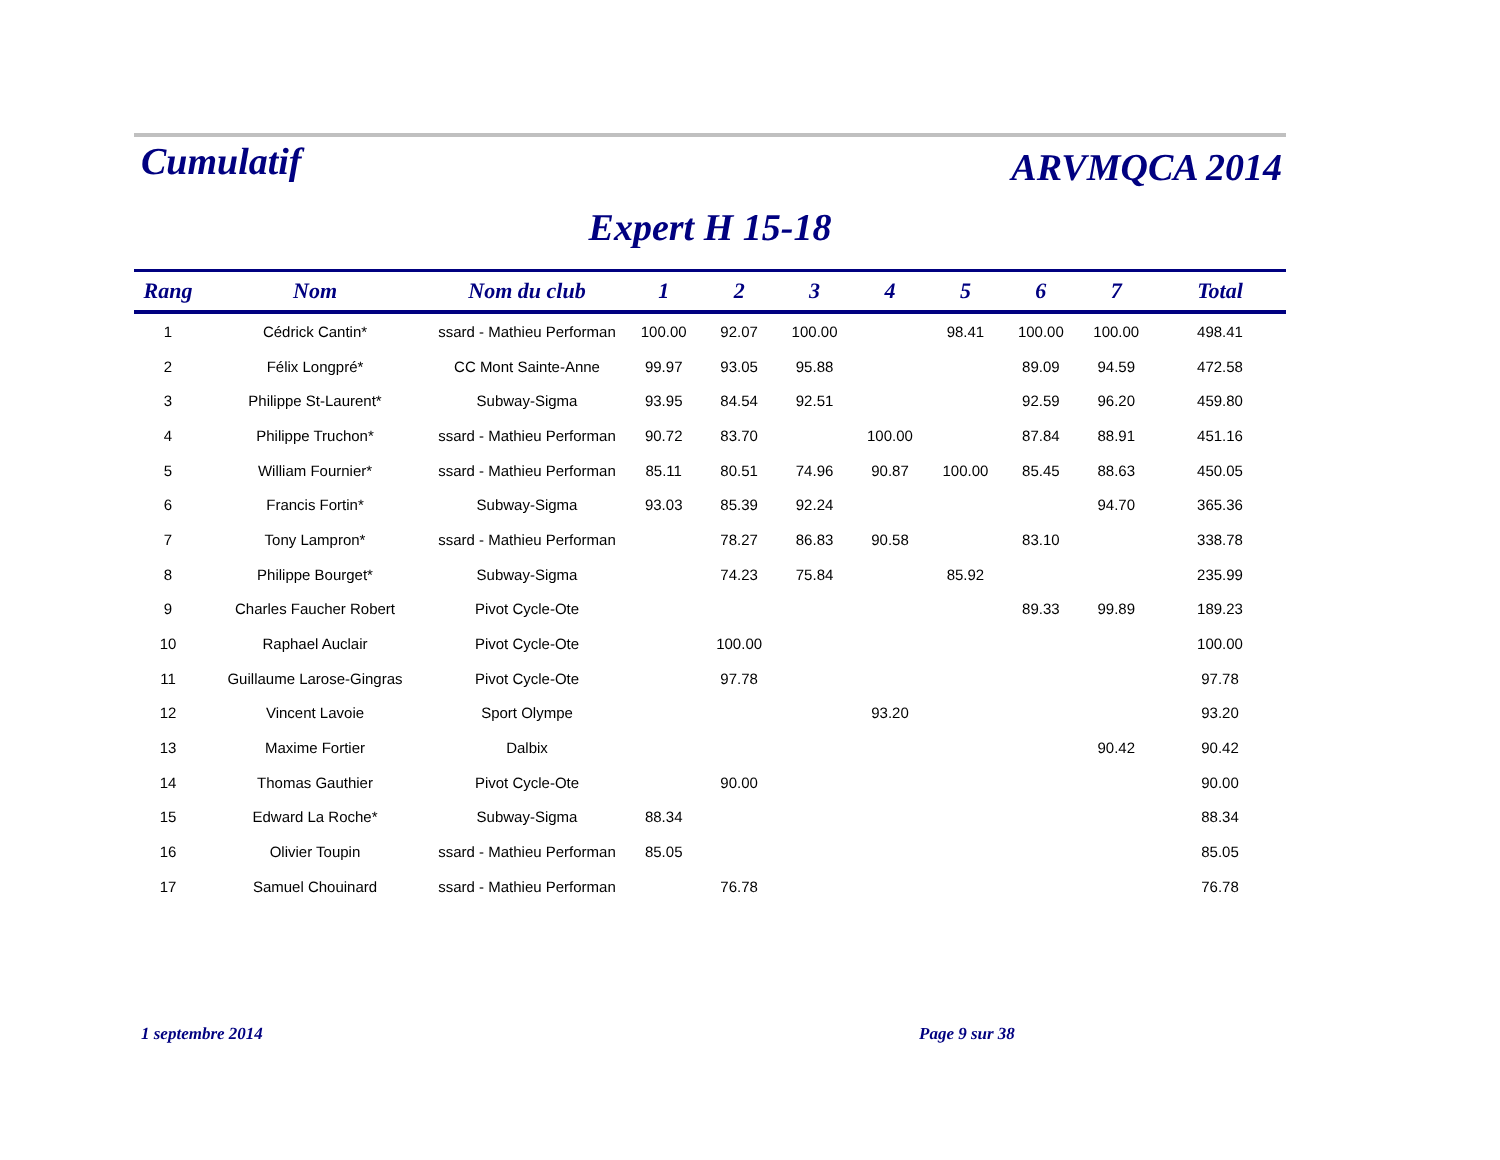Cumulatif
ARVMQCA 2014
Expert H 15-18
| Rang | Nom | Nom du club | 1 | 2 | 3 | 4 | 5 | 6 | 7 | Total |
| --- | --- | --- | --- | --- | --- | --- | --- | --- | --- | --- |
| 1 | Cédrick Cantin* | ssard - Mathieu Performan | 100.00 | 92.07 | 100.00 | | 98.41 | 100.00 | 100.00 | 498.41 |
| 2 | Félix Longpré* | CC Mont Sainte-Anne | 99.97 | 93.05 | 95.88 | | | 89.09 | 94.59 | 472.58 |
| 3 | Philippe St-Laurent* | Subway-Sigma | 93.95 | 84.54 | 92.51 | | | 92.59 | 96.20 | 459.80 |
| 4 | Philippe Truchon* | ssard - Mathieu Performan | 90.72 | 83.70 | | 100.00 | | 87.84 | 88.91 | 451.16 |
| 5 | William Fournier* | ssard - Mathieu Performan | 85.11 | 80.51 | 74.96 | 90.87 | 100.00 | 85.45 | 88.63 | 450.05 |
| 6 | Francis Fortin* | Subway-Sigma | 93.03 | 85.39 | 92.24 | | | | 94.70 | 365.36 |
| 7 | Tony Lampron* | ssard - Mathieu Performan | | 78.27 | 86.83 | 90.58 | | 83.10 | | 338.78 |
| 8 | Philippe Bourget* | Subway-Sigma | | 74.23 | 75.84 | | 85.92 | | | 235.99 |
| 9 | Charles Faucher Robert | Pivot Cycle-Ote | | | | | | 89.33 | 99.89 | 189.23 |
| 10 | Raphael Auclair | Pivot Cycle-Ote | | 100.00 | | | | | | 100.00 |
| 11 | Guillaume Larose-Gingras | Pivot Cycle-Ote | | 97.78 | | | | | | 97.78 |
| 12 | Vincent Lavoie | Sport Olympe | | | | 93.20 | | | | 93.20 |
| 13 | Maxime Fortier | Dalbix | | | | | | | 90.42 | 90.42 |
| 14 | Thomas Gauthier | Pivot Cycle-Ote | | 90.00 | | | | | | 90.00 |
| 15 | Edward La Roche* | Subway-Sigma | 88.34 | | | | | | | 88.34 |
| 16 | Olivier Toupin | ssard - Mathieu Performan | 85.05 | | | | | | | 85.05 |
| 17 | Samuel Chouinard | ssard - Mathieu Performan | | 76.78 | | | | | | 76.78 |
1 septembre 2014 Page 9 sur 38